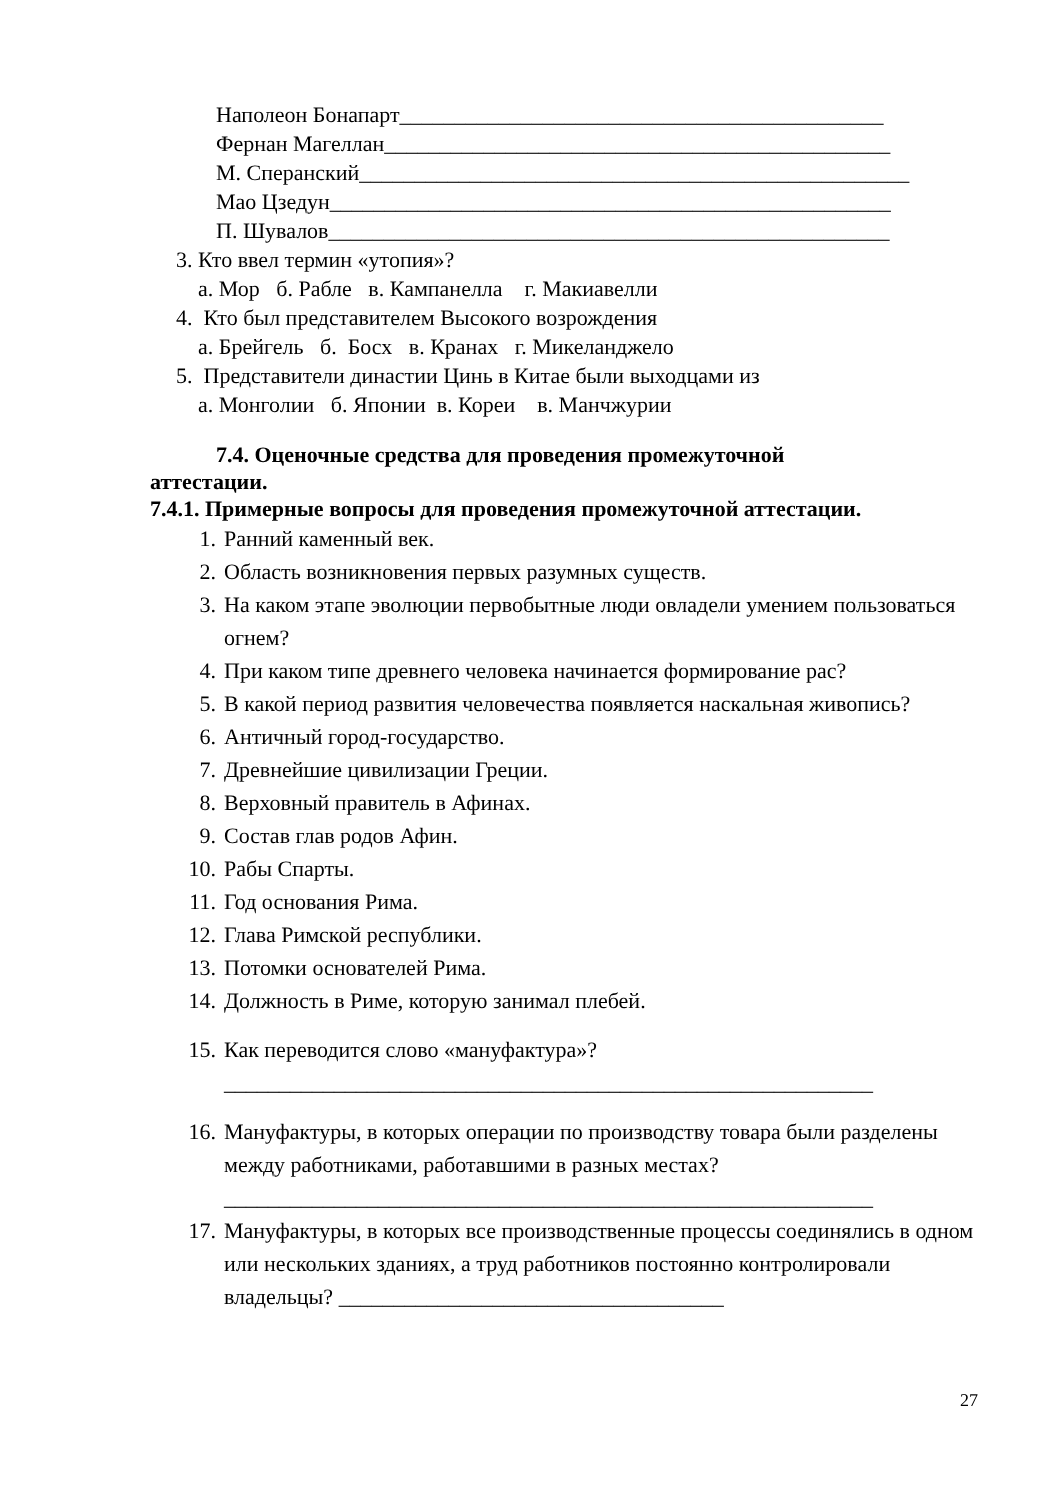Наполеон Бонапарт____________________________________________
Фернан Магеллан______________________________________________
М. Сперанский__________________________________________________
Мао Цзедун___________________________________________________
П. Шувалов___________________________________________________
3. Кто ввел термин «утопия»?
а. Мор б. Рабле в. Кампанелла г. Макиавелли
4. Кто был представителем Высокого возрождения
а. Брейгель б. Босх в. Кранах г. Микеланджело
5. Представители династии Цинь в Китае были выходцами из
а. Монголии б. Японии в. Кореи в. Манчжурии
7.4. Оценочные средства для проведения промежуточной
аттестации.
7.4.1. Примерные вопросы для проведения промежуточной аттестации.
1. Ранний каменный век.
2. Область возникновения первых разумных существ.
3. На каком этапе эволюции первобытные люди овладели умением пользоваться огнем?
4. При каком типе древнего человека начинается формирование рас?
5. В какой период развития человечества появляется наскальная живопись?
6. Античный город-государство.
7. Древнейшие цивилизации Греции.
8. Верховный правитель в Афинах.
9. Состав глав родов Афин.
10. Рабы Спарты.
11. Год основания Рима.
12. Глава Римской республики.
13. Потомки основателей Рима.
14. Должность в Риме, которую занимал плебей.
15. Как переводится слово «мануфактура»?
___________________________________________________________
16. Мануфактуры, в которых операции по производству товара были разделены между работниками, работавшими в разных местах?
___________________________________________________________
17. Мануфактуры, в которых все производственные процессы соединялись в одном или нескольких зданиях, а труд работников постоянно контролировали владельцы? ___________________________________
27